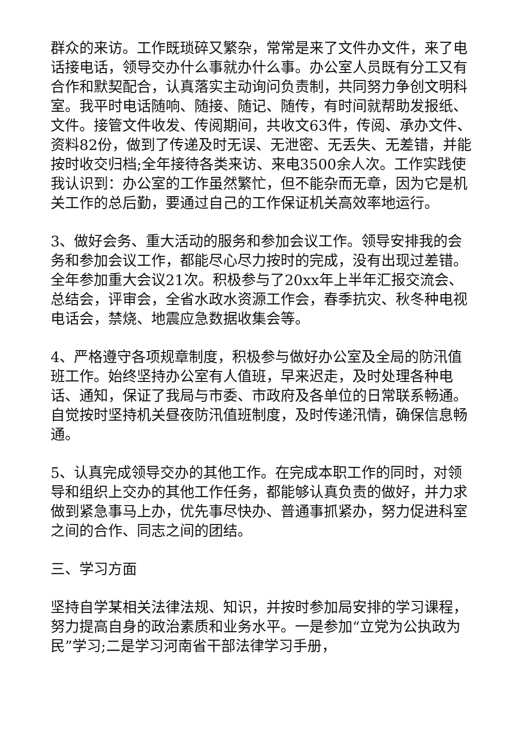群众的来访。工作既琐碎又繁杂，常常是来了文件办文件，来了电话接电话，领导交办什么事就办什么事。办公室人员既有分工又有合作和默契配合，认真落实主动询问负责制，共同努力争创文明科室。我平时电话随响、随接、随记、随传，有时间就帮助发报纸、文件。接管文件收发、传阅期间，共收文63件，传阅、承办文件、资料82份，做到了传递及时无误、无泄密、无丢失、无差错，并能按时收交归档;全年接待各类来访、来电3500余人次。工作实践使我认识到：办公室的工作虽然繁忙，但不能杂而无章，因为它是机关工作的总后勤，要通过自己的工作保证机关高效率地运行。
3、做好会务、重大活动的服务和参加会议工作。领导安排我的会务和参加会议工作，都能尽心尽力按时的完成，没有出现过差错。全年参加重大会议21次。积极参与了20xx年上半年汇报交流会、总结会，评审会，全省水政水资源工作会，春季抗灾、秋冬种电视电话会，禁烧、地震应急数据收集会等。
4、严格遵守各项规章制度，积极参与做好办公室及全局的防汛值班工作。始终坚持办公室有人值班，早来迟走，及时处理各种电话、通知，保证了我局与市委、市政府及各单位的日常联系畅通。自觉按时坚持机关昼夜防汛值班制度，及时传递汛情，确保信息畅通。
5、认真完成领导交办的其他工作。在完成本职工作的同时，对领导和组织上交办的其他工作任务，都能够认真负责的做好，并力求做到紧急事马上办，优先事尽快办、普通事抓紧办，努力促进科室之间的合作、同志之间的团结。
三、学习方面
坚持自学某相关法律法规、知识，并按时参加局安排的学习课程，努力提高自身的政治素质和业务水平。一是参加“立党为公执政为民”学习;二是学习河南省干部法律学习手册，